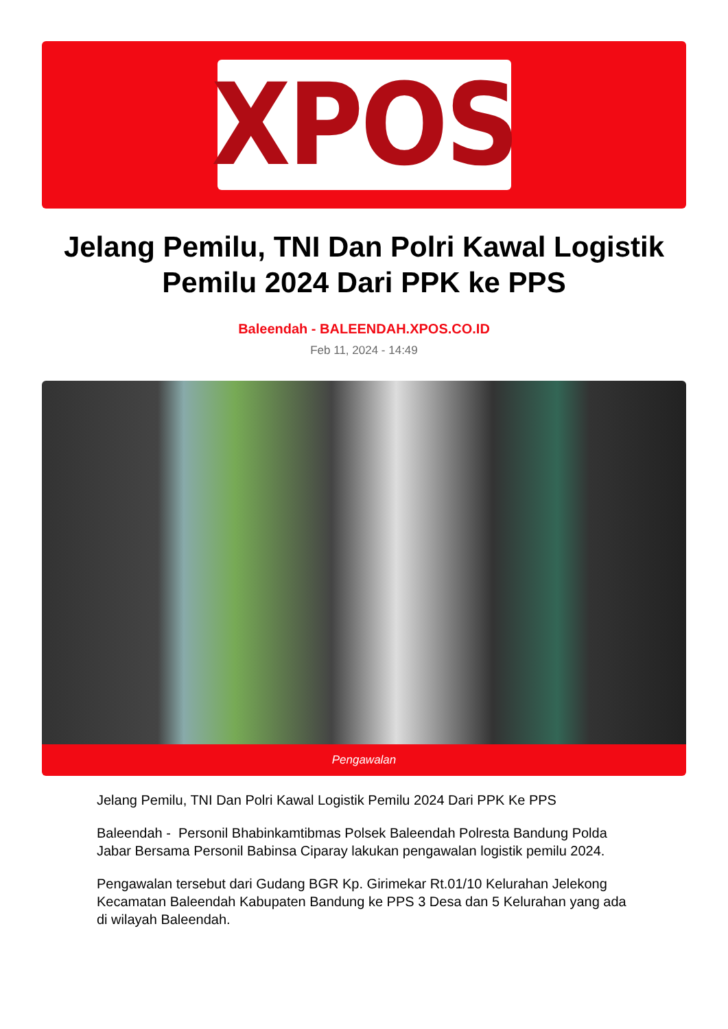XPOS
Jelang Pemilu, TNI Dan Polri Kawal Logistik Pemilu 2024 Dari PPK ke PPS
Baleendah - BALEENDAH.XPOS.CO.ID
Feb 11, 2024 - 14:49
Pengawalan
Jelang Pemilu, TNI Dan Polri Kawal Logistik Pemilu 2024 Dari PPK Ke PPS
Baleendah - Personil Bhabinkamtibmas Polsek Baleendah Polresta Bandung Polda Jabar Bersama Personil Babinsa Ciparay lakukan pengawalan logistik pemilu 2024.
Pengawalan tersebut dari Gudang BGR Kp. Girimekar Rt.01/10 Kelurahan Jelekong Kecamatan Baleendah Kabupaten Bandung ke PPS 3 Desa dan 5 Kelurahan yang ada di wilayah Baleendah.